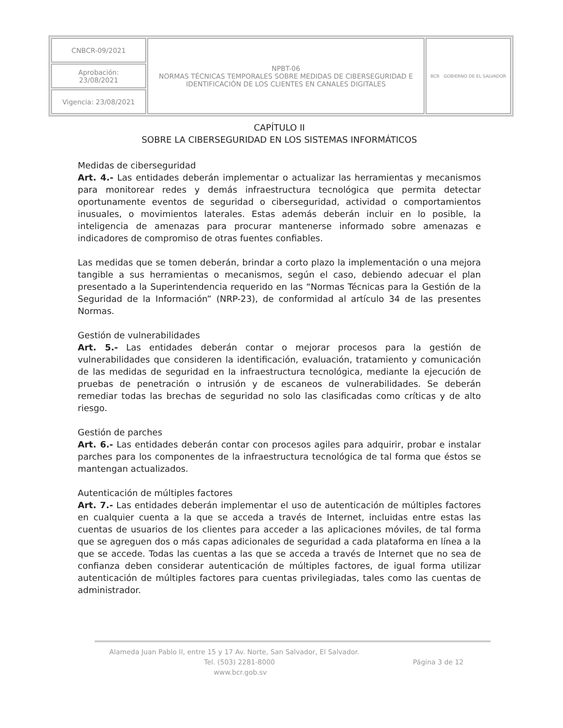| CNBCR-09/2021 | NPBT-06 NORMAS TÉCNICAS TEMPORALES SOBRE MEDIDAS DE CIBERSEGURIDAD E IDENTIFICACIÓN DE LOS CLIENTES EN CANALES DIGITALES | BCR GOBIERNO DE EL SALVADOR |
| Aprobación: 23/08/2021 | | |
| Vigencia: 23/08/2021 | | |
CAPÍTULO II
SOBRE LA CIBERSEGURIDAD EN LOS SISTEMAS INFORMÁTICOS
Medidas de ciberseguridad
Art. 4.- Las entidades deberán implementar o actualizar las herramientas y mecanismos para monitorear redes y demás infraestructura tecnológica que permita detectar oportunamente eventos de seguridad o ciberseguridad, actividad o comportamientos inusuales, o movimientos laterales. Estas además deberán incluir en lo posible, la inteligencia de amenazas para procurar mantenerse informado sobre amenazas e indicadores de compromiso de otras fuentes confiables.
Las medidas que se tomen deberán, brindar a corto plazo la implementación o una mejora tangible a sus herramientas o mecanismos, según el caso, debiendo adecuar el plan presentado a la Superintendencia requerido en las “Normas Técnicas para la Gestión de la Seguridad de la Información” (NRP-23), de conformidad al artículo 34 de las presentes Normas.
Gestión de vulnerabilidades
Art. 5.- Las entidades deberán contar o mejorar procesos para la gestión de vulnerabilidades que consideren la identificación, evaluación, tratamiento y comunicación de las medidas de seguridad en la infraestructura tecnológica, mediante la ejecución de pruebas de penetración o intrusión y de escaneos de vulnerabilidades. Se deberán remediar todas las brechas de seguridad no solo las clasificadas como críticas y de alto riesgo.
Gestión de parches
Art. 6.- Las entidades deberán contar con procesos agiles para adquirir, probar e instalar parches para los componentes de la infraestructura tecnológica de tal forma que éstos se mantengan actualizados.
Autenticación de múltiples factores
Art. 7.- Las entidades deberán implementar el uso de autenticación de múltiples factores en cualquier cuenta a la que se acceda a través de Internet, incluidas entre estas las cuentas de usuarios de los clientes para acceder a las aplicaciones móviles, de tal forma que se agreguen dos o más capas adicionales de seguridad a cada plataforma en línea a la que se accede. Todas las cuentas a las que se acceda a través de Internet que no sea de confianza deben considerar autenticación de múltiples factores, de igual forma utilizar autenticación de múltiples factores para cuentas privilegiadas, tales como las cuentas de administrador.
Alameda Juan Pablo II, entre 15 y 17 Av. Norte, San Salvador, El Salvador.
Tel. (503) 2281-8000 Página 3 de 12
www.bcr.gob.sv